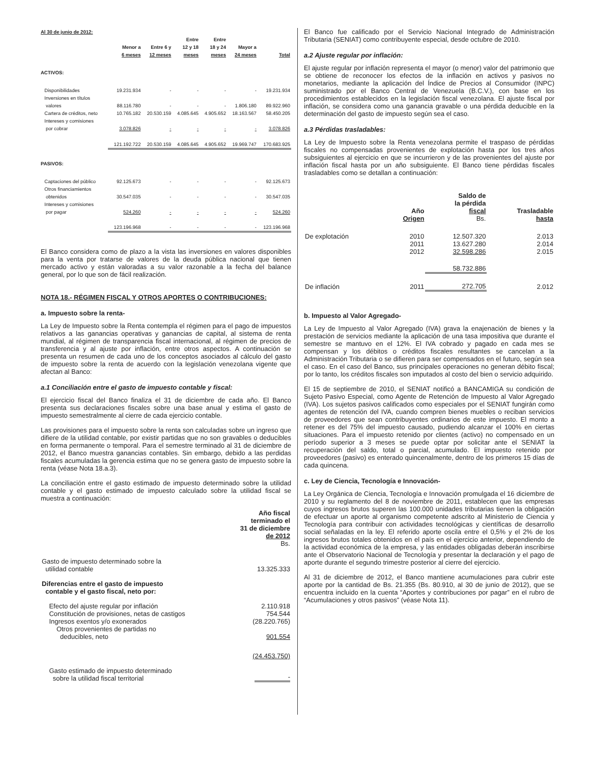Al 30 de junio de 2012:
| | Menor a 6 meses | Entre 6 y 12 meses | Entre 12 y 18 meses | Entre 18 y 24 meses | Mayor a 24 meses | Total |
| --- | --- | --- | --- | --- | --- | --- |
| ACTIVOS: | | | | | | |
| Disponibilidades | 19.231.934 | - | - | - | - | 19.231.934 |
| Inversiones en títulos valores | 88.116.780 | - | - | - | 1.806.180 | 89.922.960 |
| Cartera de créditos, neto | 10.765.182 | 20.530.159 | 4.085.645 | 4.905.652 | 18.163.567 | 58.450.205 |
| Intereses y comisiones por cobrar | 3.078.826 | - | - | - | - | 3.078.826 |
| | 121.192.722 | 20.530.159 | 4.085.645 | 4.905.652 | 19.969.747 | 170.683.925 |
| PASIVOS: | | | | | | |
| Captaciones del público | 92.125.673 | - | - | - | - | 92.125.673 |
| Otros financiamientos obtenidos | 30.547.035 | - | - | - | - | 30.547.035 |
| Intereses y comisiones por pagar | 524.260 | - | - | - | - | 524.260 |
| | 123.196.968 | - | - | - | - | 123.196.968 |
El Banco considera como de plazo a la vista las inversiones en valores disponibles para la venta por tratarse de valores de la deuda pública nacional que tienen mercado activo y están valoradas a su valor razonable a la fecha del balance general, por lo que son de fácil realización.
NOTA 18.- RÉGIMEN FISCAL Y OTROS APORTES O CONTRIBUCIONES:
a. Impuesto sobre la renta-
La Ley de Impuesto sobre la Renta contempla el régimen para el pago de impuestos relativos a las ganancias operativas y ganancias de capital, al sistema de renta mundial, al régimen de transparencia fiscal internacional, al régimen de precios de transferencia y al ajuste por inflación, entre otros aspectos. A continuación se presenta un resumen de cada uno de los conceptos asociados al cálculo del gasto de impuesto sobre la renta de acuerdo con la legislación venezolana vigente que afectan al Banco:
a.1 Conciliación entre el gasto de impuesto contable y fiscal:
El ejercicio fiscal del Banco finaliza el 31 de diciembre de cada año. El Banco presenta sus declaraciones fiscales sobre una base anual y estima el gasto de impuesto semestralmente al cierre de cada ejercicio contable.
Las provisiones para el impuesto sobre la renta son calculadas sobre un ingreso que difiere de la utilidad contable, por existir partidas que no son gravables o deducibles en forma permanente o temporal. Para el semestre terminado al 31 de diciembre de 2012, el Banco muestra ganancias contables. Sin embargo, debido a las perdidas fiscales acumuladas la gerencia estima que no se genera gasto de impuesto sobre la renta (véase Nota 18.a.3).
La conciliación entre el gasto estimado de impuesto determinado sobre la utilidad contable y el gasto estimado de impuesto calculado sobre la utilidad fiscal se muestra a continuación:
| | Año fiscal terminado el 31 de diciembre de 2012 Bs. |
| Gasto de impuesto determinado sobre la utilidad contable | 13.325.333 |
| Diferencias entre el gasto de impuesto contable y el gasto fiscal, neto por: | |
| Efecto del ajuste regular por inflación | 2.110.918 |
| Constitución de provisiones, netas de castigos | 754.544 |
| Ingresos exentos y/o exonerados | (28.220.765) |
| Otros provenientes de partidas no deducibles, neto | 901.554 |
| | (24.453.750) |
| Gasto estimado de impuesto determinado sobre la utilidad fiscal territorial | - |
El Banco fue calificado por el Servicio Nacional Integrado de Administración Tributaria (SENIAT) como contribuyente especial, desde octubre de 2010.
a.2 Ajuste regular por inflación:
El ajuste regular por inflación representa el mayor (o menor) valor del patrimonio que se obtiene de reconocer los efectos de la inflación en activos y pasivos no monetarios, mediante la aplicación del Índice de Precios al Consumidor (INPC) suministrado por el Banco Central de Venezuela (B.C.V.), con base en los procedimientos establecidos en la legislación fiscal venezolana. El ajuste fiscal por inflación, se considera como una ganancia gravable o una pérdida deducible en la determinación del gasto de impuesto según sea el caso.
a.3 Pérdidas trasladables:
La Ley de Impuesto sobre la Renta venezolana permite el traspaso de pérdidas fiscales no compensadas provenientes de explotación hasta por los tres años subsiguientes al ejercicio en que se incurrieron y de las provenientes del ajuste por inflación fiscal hasta por un año subsiguiente. El Banco tiene pérdidas fiscales trasladables como se detallan a continuación:
| | Año Origen | Saldo de la pérdida fiscal Bs. | Trasladable hasta |
| --- | --- | --- | --- |
| De explotación | 2010 | 12.507.320 | 2.013 |
| | 2011 | 13.627.280 | 2.014 |
| | 2012 | 32.598.286 | 2.015 |
| | | 58.732.886 | |
| De inflación | 2011 | 272.705 | 2.012 |
b. Impuesto al Valor Agregado-
La Ley de Impuesto al Valor Agregado (IVA) grava la enajenación de bienes y la prestación de servicios mediante la aplicación de una tasa impositiva que durante el semestre se mantuvo en el 12%. El IVA cobrado y pagado en cada mes se compensan y los débitos o créditos fiscales resultantes se cancelan a la Administración Tributaria o se difieren para ser compensados en el futuro, según sea el caso. En el caso del Banco, sus principales operaciones no generan débito fiscal; por lo tanto, los créditos fiscales son imputados al costo del bien o servicio adquirido.
El 15 de septiembre de 2010, el SENIAT notificó a BANCAMIGA su condición de Sujeto Pasivo Especial, como Agente de Retención de Impuesto al Valor Agregado (IVA). Los sujetos pasivos calificados como especiales por el SENIAT fungirán como agentes de retención del IVA, cuando compren bienes muebles o reciban servicios de proveedores que sean contribuyentes ordinarios de este impuesto. El monto a retener es del 75% del impuesto causado, pudiendo alcanzar el 100% en ciertas situaciones. Para el impuesto retenido por clientes (activo) no compensado en un período superior a 3 meses se puede optar por solicitar ante el SENIAT la recuperación del saldo, total o parcial, acumulado. El impuesto retenido por proveedores (pasivo) es enterado quincenalmente, dentro de los primeros 15 días de cada quincena.
c. Ley de Ciencia, Tecnología e Innovación-
La Ley Orgánica de Ciencia, Tecnología e Innovación promulgada el 16 diciembre de 2010 y su reglamento del 8 de noviembre de 2011, establecen que las empresas cuyos ingresos brutos superen las 100.000 unidades tributarias tienen la obligación de efectuar un aporte al organismo competente adscrito al Ministerio de Ciencia y Tecnología para contribuir con actividades tecnológicas y científicas de desarrollo social señaladas en la ley. El referido aporte oscila entre el 0,5% y el 2% de los ingresos brutos totales obtenidos en el país en el ejercicio anterior, dependiendo de la actividad económica de la empresa, y las entidades obligadas deberán inscribirse ante el Observatorio Nacional de Tecnología y presentar la declaración y el pago de aporte durante el segundo trimestre posterior al cierre del ejercicio.
Al 31 de diciembre de 2012, el Banco mantiene acumulaciones para cubrir este aporte por la cantidad de Bs. 21.355 (Bs. 80.910, al 30 de junio de 2012), que se encuentra incluido en la cuenta “Aportes y contribuciones por pagar” en el rubro de “Acumulaciones y otros pasivos” (véase Nota 11).